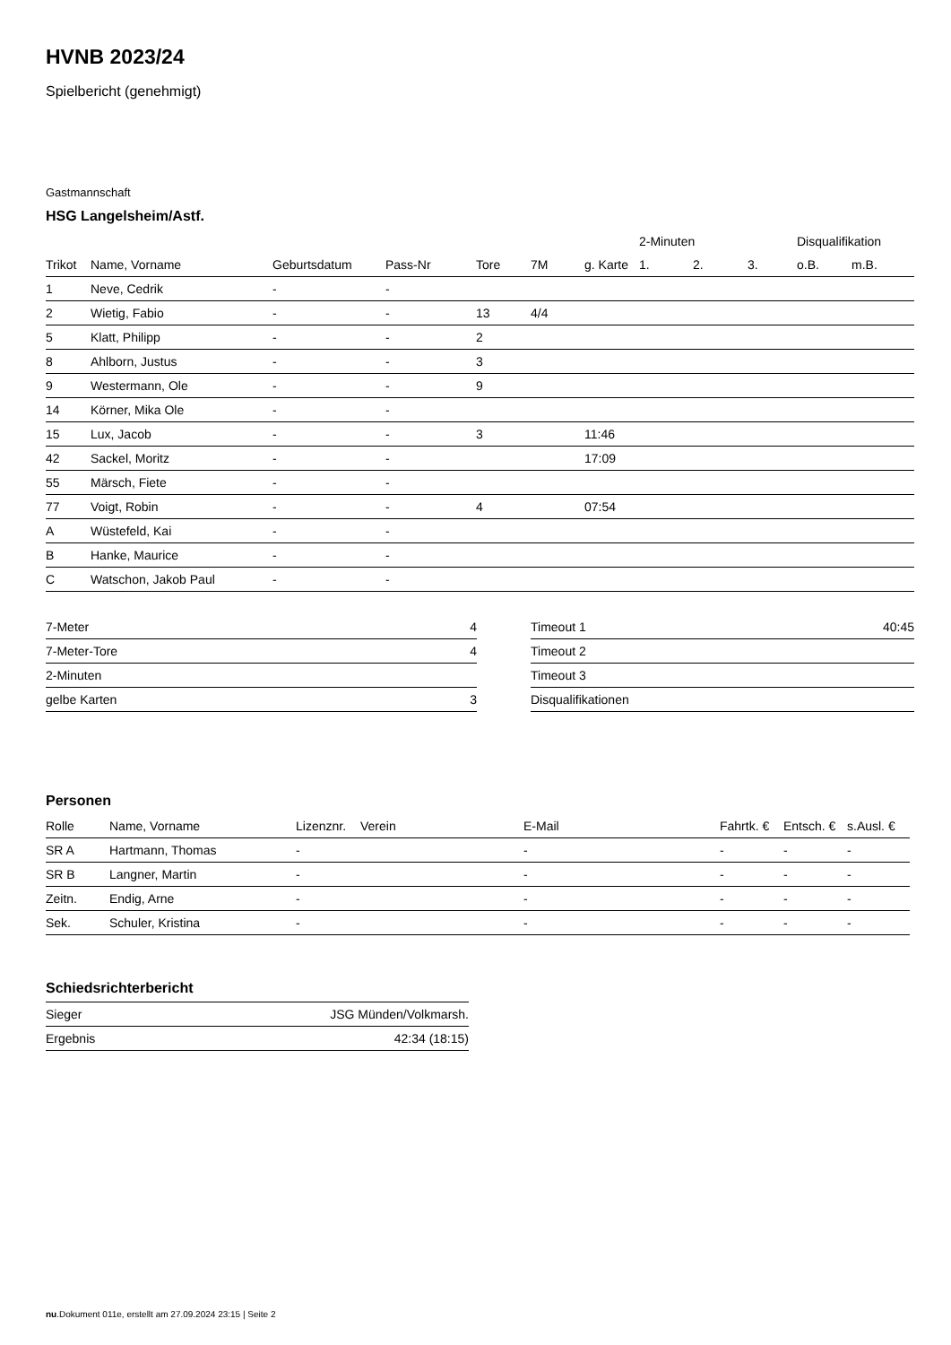HVNB 2023/24
Spielbericht (genehmigt)
Gastmannschaft
HSG Langelsheim/Astf.
| | | | | | | | 2-Minuten | | | Disqualifikation | |
| --- | --- | --- | --- | --- | --- | --- | --- | --- | --- | --- | --- |
| Trikot | Name, Vorname | Geburtsdatum | Pass-Nr | Tore | 7M | g. Karte | 1. | 2. | 3. | o.B. | m.B. |
| 1 | Neve, Cedrik | - | - | | | | | | | | |
| 2 | Wietig, Fabio | - | - | 13 | 4/4 | | | | | | |
| 5 | Klatt, Philipp | - | - | 2 | | | | | | | |
| 8 | Ahlborn, Justus | - | - | 3 | | | | | | | |
| 9 | Westermann, Ole | - | - | 9 | | | | | | | |
| 14 | Körner, Mika Ole | - | - | | | | | | | | |
| 15 | Lux, Jacob | - | - | 3 | | 11:46 | | | | | |
| 42 | Sackel, Moritz | - | - | | | 17:09 | | | | | |
| 55 | Märsch, Fiete | - | - | | | | | | | | |
| 77 | Voigt, Robin | - | - | 4 | | 07:54 | | | | | |
| A | Wüstefeld, Kai | - | - | | | | | | | | |
| B | Hanke, Maurice | - | - | | | | | | | | |
| C | Watschon, Jakob Paul | - | - | | | | | | | | |
| 7-Meter | 4 |
| 7-Meter-Tore | 4 |
| 2-Minuten | |
| gelbe Karten | 3 |
| Timeout 1 | 40:45 |
| Timeout 2 | |
| Timeout 3 | |
| Disqualifikationen | |
Personen
| Rolle | Name, Vorname | Lizenznr. | Verein | E-Mail | Fahrtk. € | Entsch. € | s.Ausl. € |
| --- | --- | --- | --- | --- | --- | --- | --- |
| SR A | Hartmann, Thomas | - | | - | - | - | - |
| SR B | Langner, Martin | - | | - | - | - | - |
| Zeitn. | Endig, Arne | - | | - | - | - | - |
| Sek. | Schuler, Kristina | - | | - | - | - | - |
Schiedsrichterbericht
| Sieger | JSG Münden/Volkmarsh. |
| Ergebnis | 42:34 (18:15) |
nu.Dokument 011e, erstellt am 27.09.2024 23:15 | Seite 2